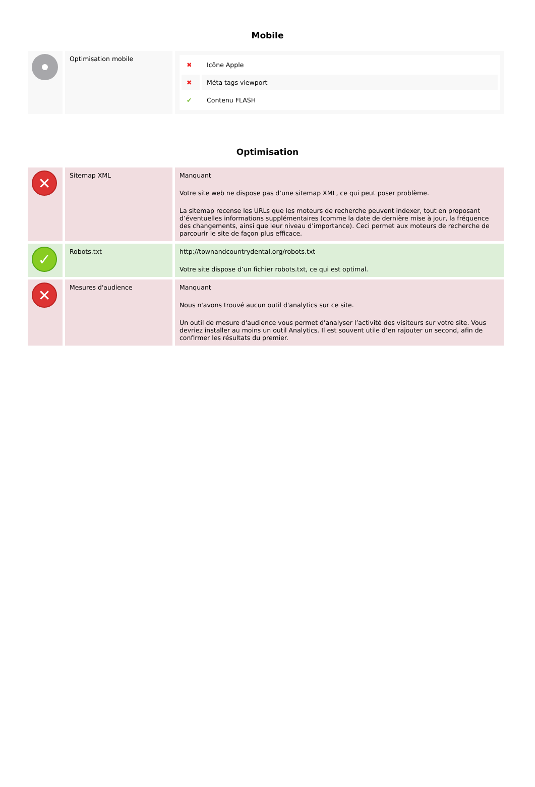Mobile
| | Optimisation mobile | / ✖ / Icône Apple / / ✖ / Méta tags viewport / / ✔ / Contenu FLASH / |
Optimisation
| ✕ | Sitemap XML | Manquant Votre site web ne dispose pas d’une sitemap XML, ce qui peut poser problème. La sitemap recense les URLs que les moteurs de recherche peuvent indexer, tout en proposant d’éventuelles informations supplémentaires (comme la date de dernière mise à jour, la fréquence des changements, ainsi que leur niveau d’importance). Ceci permet aux moteurs de recherche de parcourir le site de façon plus efficace. |
| ✓ | Robots.txt | http://townandcountrydental.org/robots.txt Votre site dispose d’un fichier robots.txt, ce qui est optimal. |
| ✕ | Mesures d'audience | Manquant Nous n'avons trouvé aucun outil d'analytics sur ce site. Un outil de mesure d'audience vous permet d'analyser l’activité des visiteurs sur votre site. Vous devriez installer au moins un outil Analytics. Il est souvent utile d’en rajouter un second, afin de confirmer les résultats du premier. |